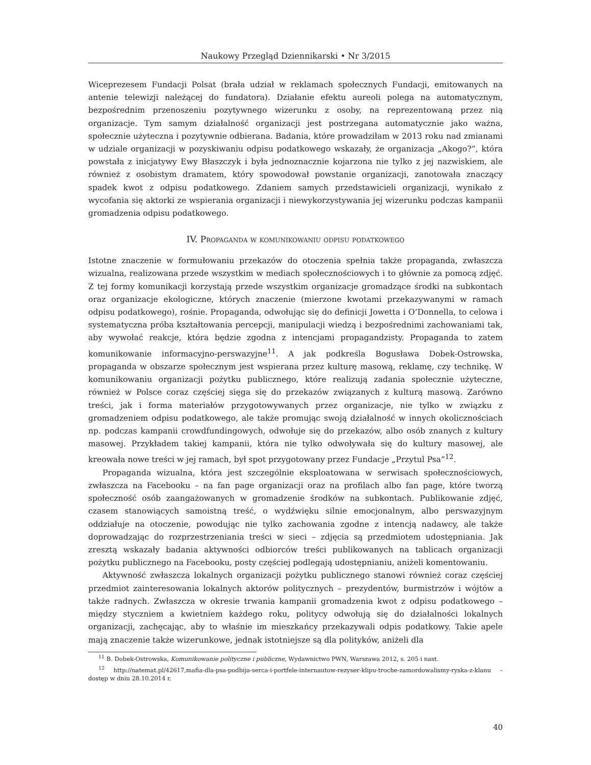Naukowy Przegląd Dziennikarski • Nr 3/2015
Wiceprezesem Fundacji Polsat (brała udział w reklamach społecznych Fundacji, emitowanych na antenie telewizji należącej do fundatora). Działanie efektu aureoli polega na automatycznym, bezpośrednim przenoszeniu pozytywnego wizerunku z osoby, na reprezentowaną przez nią organizacje. Tym samym działalność organizacji jest postrzegana automatycznie jako ważna, społecznie użyteczna i pozytywnie odbierana. Badania, które prowadziłam w 2013 roku nad zmianami w udziale organizacji w pozyskiwaniu odpisu podatkowego wskazały, że organizacja „Akogo?”, która powstała z inicjatywy Ewy Błaszczyk i była jednoznacznie kojarzona nie tylko z jej nazwiskiem, ale również z osobistym dramatem, który spowodował powstanie organizacji, zanotowała znaczący spadek kwot z odpisu podatkowego. Zdaniem samych przedstawicieli organizacji, wynikało z wycofania się aktorki ze wspierania organizacji i niewykorzystywania jej wizerunku podczas kampanii gromadzenia odpisu podatkowego.
IV. Propaganda w komunikowaniu odpisu podatkowego
Istotne znaczenie w formułowaniu przekazów do otoczenia spełnia także propaganda, zwłaszcza wizualna, realizowana przede wszystkim w mediach społecznościowych i to głównie za pomocą zdjęć. Z tej formy komunikacji korzystają przede wszystkim organizacje gromadzące środki na subkontach oraz organizacje ekologiczne, których znaczenie (mierzone kwotami przekazywanymi w ramach odpisu podatkowego), rośnie. Propaganda, odwołując się do definicji Jowetta i O’Donnella, to celowa i systematyczna próba kształtowania percepcji, manipulacji wiedzą i bezpośrednimi zachowaniami tak, aby wywołać reakcje, która będzie zgodna z intencjami propagandzisty. Propaganda to zatem komunikowanie informacyjno-perswazyjne<sup>11</sup>. A jak podkreśla Bogusława Dobek-Ostrowska, propaganda w obszarze społecznym jest wspierana przez kulturę masową, reklamę, czy technikę. W komunikowaniu organizacji pożytku publicznego, które realizują zadania społecznie użyteczne, również w Polsce coraz częściej sięga się do przekazów związanych z kulturą masową. Zarówno treści, jak i forma materiałów przygotowywanych przez organizacje, nie tylko w związku z gromadzeniem odpisu podatkowego, ale także promując swoją działalność w innych okolicznościach np. podczas kampanii crowdfundingowych, odwołuje się do przekazów, albo osób znanych z kultury masowej. Przykładem takiej kampanii, która nie tylko odwoływała się do kultury masowej, ale kreowała nowe treści w jej ramach, był spot przygotowany przez Fundacje „Przytul Psa”<sup>12</sup>.
Propaganda wizualna, która jest szczególnie eksploatowana w serwisach społecznościowych, zwłaszcza na Facebooku – na fan page organizacji oraz na profilach albo fan page, które tworzą społeczność osób zaangażowanych w gromadzenie środków na subkontach. Publikowanie zdjęć, czasem stanowiących samoistną treść, o wydźwięku silnie emocjonalnym, albo perswazyjnym oddziałuje na otoczenie, powodując nie tylko zachowania zgodne z intencją nadawcy, ale także doprowadzając do rozprzestrzeniania treści w sieci – zdjęcia są przedmiotem udostępniania. Jak zresztą wskazały badania aktywności odbiorców treści publikowanych na tablicach organizacji pożytku publicznego na Facebooku, posty częściej podlegają udostępnianiu, aniżeli komentowaniu.
Aktywność zwłaszcza lokalnych organizacji pożytku publicznego stanowi również coraz częściej przedmiot zainteresowania lokalnych aktorów politycznych – prezydentów, burmistrzów i wójtów a także radnych. Zwłaszcza w okresie trwania kampanii gromadzenia kwot z odpisu podatkowego – między styczniem a kwietniem każdego roku, politycy odwołują się do działalności lokalnych organizacji, zachęcając, aby to właśnie im mieszkańcy przekazywali odpis podatkowy. Takie apele mają znaczenie także wizerunkowe, jednak istotniejsze są dla polityków, aniżeli dla
<sup>11</sup> B. Dobek-Ostrowska, Komunikowanie polityczne i publiczne, Wydawnictwo PWN, Warszawa 2012, s. 205 i nast.
<sup>12</sup> http://natemat.pl/42617,mafia-dla-psa-podbija-serca-i-portfele-internautow-rezyser-klipu-troche-zamordowalismy-ryska-z-klanu – dostęp w dniu 28.10.2014 r.
40